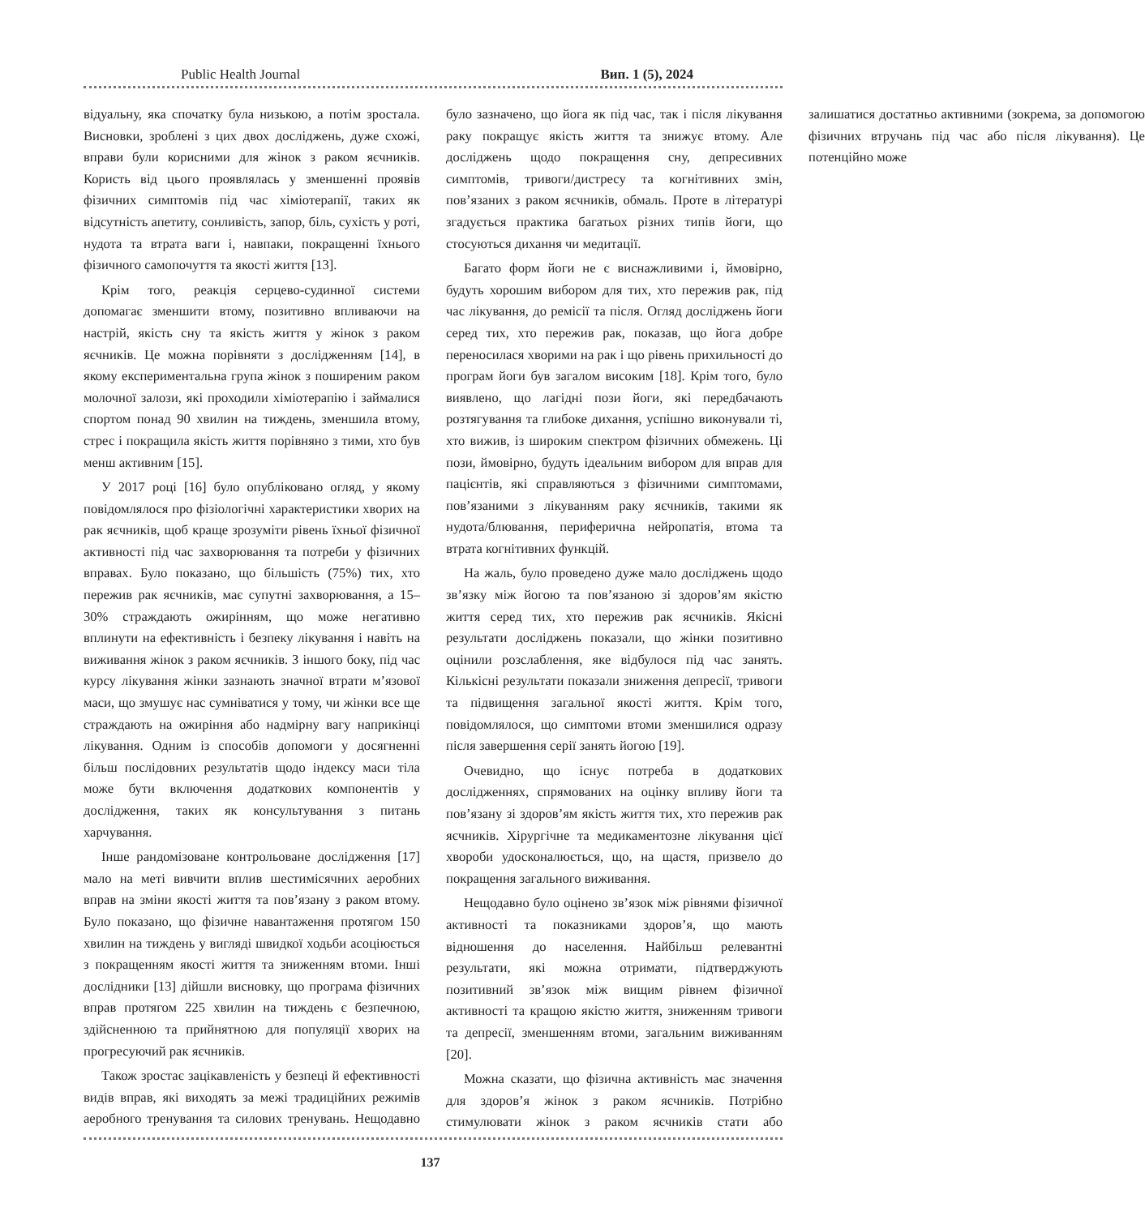Public Health Journal Вип. 1 (5), 2024
відуальну, яка спочатку була низькою, а потім зростала. Висновки, зроблені з цих двох досліджень, дуже схожі, вправи були корисними для жінок з раком яєчників. Користь від цього проявлялась у зменшенні проявів фізичних симптомів під час хіміотерапії, таких як відсутність апетиту, сонливість, запор, біль, сухість у роті, нудота та втрата ваги і, навпаки, покращенні їхнього фізичного самопочуття та якості життя [13].
Крім того, реакція серцево-судинної системи допомагає зменшити втому, позитивно впливаючи на настрій, якість сну та якість життя у жінок з раком яєчників. Це можна порівняти з дослідженням [14], в якому експериментальна група жінок з поширеним раком молочної залози, які проходили хіміотерапію і займалися спортом понад 90 хвилин на тиждень, зменшила втому, стрес і покращила якість життя порівняно з тими, хто був менш активним [15].
У 2017 році [16] було опубліковано огляд, у якому повідомлялося про фізіологічні характеристики хворих на рак яєчників, щоб краще зрозуміти рівень їхньої фізичної активності під час захворювання та потреби у фізичних вправах. Було показано, що більшість (75%) тих, хто пережив рак яєчників, має супутні захворювання, а 15–30% страждають ожирінням, що може негативно вплинути на ефективність і безпеку лікування і навіть на виживання жінок з раком яєчників. З іншого боку, під час курсу лікування жінки зазнають значної втрати м’язової маси, що змушує нас сумніватися у тому, чи жінки все ще страждають на ожиріння або надмірну вагу наприкінці лікування. Одним із способів допомоги у досягненні більш послідовних результатів щодо індексу маси тіла може бути включення додаткових компонентів у дослідження, таких як консультування з питань харчування.
Інше рандомізоване контрольоване дослідження [17] мало на меті вивчити вплив шестимісячних аеробних вправ на зміни якості життя та пов’язану з раком втому. Було показано, що фізичне навантаження протягом 150 хвилин на тиждень у вигляді швидкої ходьби асоціюється з покращенням якості життя та зниженням втоми. Інші дослідники [13] дійшли висновку, що програма фізичних вправ протягом 225 хвилин на тиждень є безпечною, здійсненною та прийнятною для популяції хворих на прогресуючий рак яєчників.
Також зростає зацікавленість у безпеці й ефективності видів вправ, які виходять за межі традиційних режимів аеробного тренування та силових тренувань. Нещодавно було зазначено, що йога як під час, так і після лікування раку покращує якість життя та знижує втому. Але досліджень щодо покращення сну, депресивних симптомів, тривоги/дистресу та когнітивних змін, пов’язаних з раком яєчників, обмаль. Проте в літературі згадується практика багатьох різних типів йоги, що стосуються дихання чи медитації.
Багато форм йоги не є виснажливими і, ймовірно, будуть хорошим вибором для тих, хто пережив рак, під час лікування, до ремісії та після. Огляд досліджень йоги серед тих, хто пережив рак, показав, що йога добре переносилася хворими на рак і що рівень прихильності до програм йоги був загалом високим [18]. Крім того, було виявлено, що лагідні пози йоги, які передбачають розтягування та глибоке дихання, успішно виконували ті, хто вижив, із широким спектром фізичних обмежень. Ці пози, ймовірно, будуть ідеальним вибором для вправ для пацієнтів, які справляються з фізичними симптомами, пов’язаними з лікуванням раку яєчників, такими як нудота/блювання, периферична нейропатія, втома та втрата когнітивних функцій.
На жаль, було проведено дуже мало досліджень щодо зв’язку між йогою та пов’язаною зі здоров’ям якістю життя серед тих, хто пережив рак яєчників. Якісні результати досліджень показали, що жінки позитивно оцінили розслаблення, яке відбулося під час занять. Кількісні результати показали зниження депресії, тривоги та підвищення загальної якості життя. Крім того, повідомлялося, що симптоми втоми зменшилися одразу після завершення серії занять йогою [19].
Очевидно, що існує потреба в додаткових дослідженнях, спрямованих на оцінку впливу йоги та пов’язану зі здоров’ям якість життя тих, хто пережив рак яєчників. Хірургічне та медикаментозне лікування цієї хвороби удосконалюється, що, на щастя, призвело до покращення загального виживання.
Нещодавно було оцінено зв’язок між рівнями фізичної активності та показниками здоров’я, що мають відношення до населення. Найбільш релевантні результати, які можна отримати, підтверджують позитивний зв’язок між вищим рівнем фізичної активності та кращою якістю життя, зниженням тривоги та депресії, зменшенням втоми, загальним виживанням [20].
Можна сказати, що фізична активність має значення для здоров’я жінок з раком яєчників. Потрібно стимулювати жінок з раком яєчників стати або залишатися достатньо активними (зокрема, за допомогою фізичних втручань під час або після лікування). Це потенційно може
137